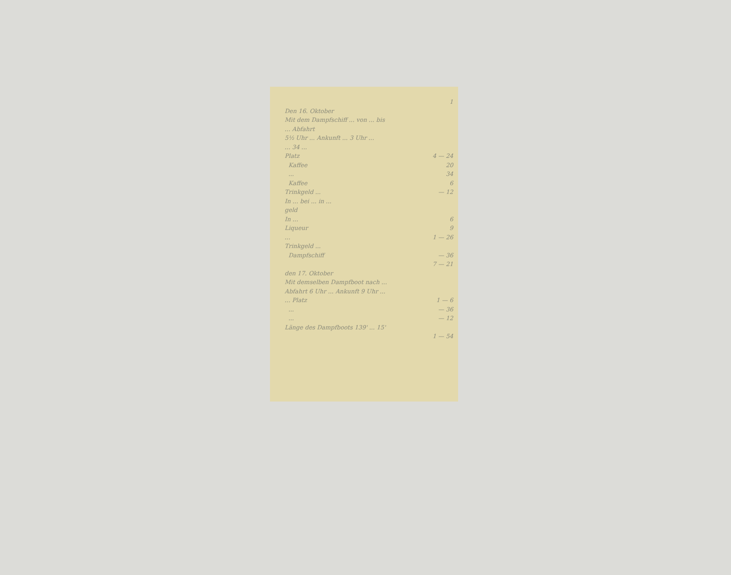1
Den 16. Oktober
Mit dem Dampfschiff ... von ... bis
... Abfahrt
5½ Uhr ... Ankunft ... 3 Uhr ...
... 34 ...
Platz 4 — 24
Kaffee 20
... 34
Kaffee 6
Trinkgeld ... — 12
In ... bei ... in ...
geld
In ... 6
Liqueur 9
... 1 — 26
Trinkgeld ...
Dampfschiff — 36
7 — 21
den 17. Oktober
Mit demselben Dampfboot nach ...
Abfahrt 6 Uhr ... Ankunft 9 Uhr ...
... Platz 1 — 6
... — 36
... — 12
Länge des Dampfboots 139' ... 15'
1 — 54